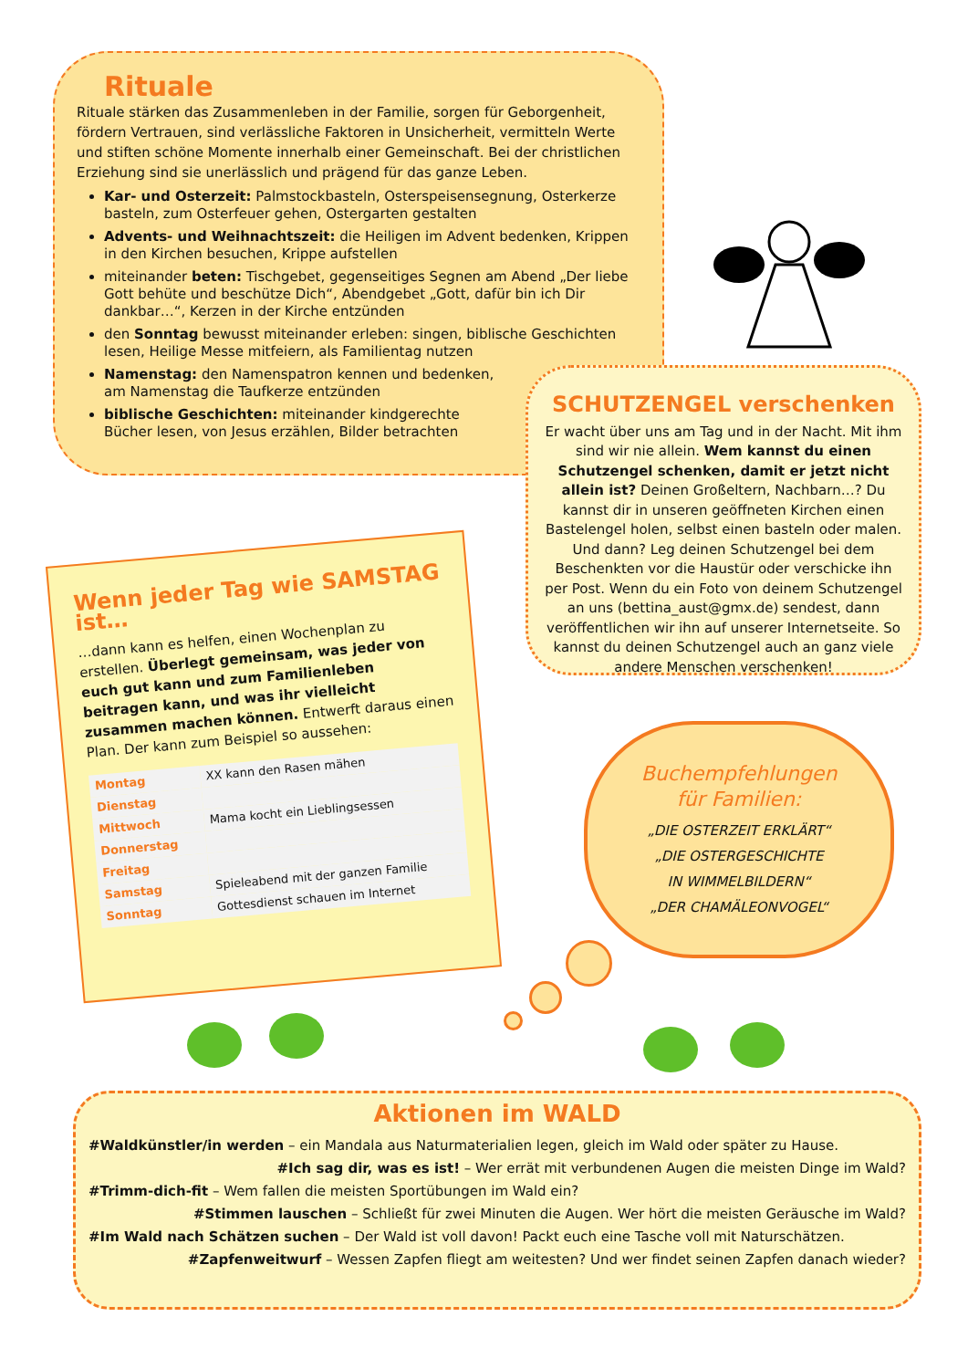Rituale
Rituale stärken das Zusammenleben in der Familie, sorgen für Geborgenheit, fördern Vertrauen, sind verlässliche Faktoren in Unsicherheit, vermitteln Werte und stiften schöne Momente innerhalb einer Gemeinschaft. Bei der christlichen Erziehung sind sie unerlässlich und prägend für das ganze Leben.
Kar- und Osterzeit: Palmstockbasteln, Osterspeisensegnung, Osterkerze basteln, zum Osterfeuer gehen, Ostergarten gestalten
Advents- und Weihnachtszeit: die Heiligen im Advent bedenken, Krippen in den Kirchen besuchen, Krippe aufstellen
miteinander beten: Tischgebet, gegenseitiges Segnen am Abend „Der liebe Gott behüte und beschütze Dich“, Abendgebet „Gott, dafür bin ich Dir dankbar…“, Kerzen in der Kirche entzünden
den Sonntag bewusst miteinander erleben: singen, biblische Geschichten lesen, Heilige Messe mitfeiern, als Familientag nutzen
Namenstag: den Namenspatron kennen und bedenken,
am Namenstag die Taufkerze entzünden
biblische Geschichten: miteinander kindgerechte
Bücher lesen, von Jesus erzählen, Bilder betrachten
SCHUTZENGEL verschenken
Er wacht über uns am Tag und in der Nacht. Mit ihm sind wir nie allein. Wem kannst du einen Schutzengel schenken, damit er jetzt nicht allein ist? Deinen Großeltern, Nachbarn…? Du kannst dir in unseren geöffneten Kirchen einen Bastelengel holen, selbst einen basteln oder malen. Und dann? Leg deinen Schutzengel bei dem Beschenkten vor die Haustür oder verschicke ihn per Post. Wenn du ein Foto von deinem Schutzengel an uns (bettina_aust@gmx.de) sendest, dann veröffentlichen wir ihn auf unserer Internetseite. So kannst du deinen Schutzengel auch an ganz viele andere Menschen verschenken!
Wenn jeder Tag wie SAMSTAG ist…
…dann kann es helfen, einen Wochenplan zu erstellen. Überlegt gemeinsam, was jeder von euch gut kann und zum Familienleben beitragen kann, und was ihr vielleicht zusammen machen können. Entwerft daraus einen Plan. Der kann zum Beispiel so aussehen:
| Montag | XX kann den Rasen mähen |
| Dienstag | |
| Mittwoch | Mama kocht ein Lieblingsessen |
| Donnerstag | |
| Freitag | |
| Samstag | Spieleabend mit der ganzen Familie |
| Sonntag | Gottesdienst schauen im Internet |
Buchempfehlungen
für Familien:
„DIE OSTERZEIT ERKLÄRT“
„DIE OSTERGESCHICHTE
IN WIMMELBILDERN“
„DER CHAMÄLEONVOGEL“
Aktionen im WALD
#Waldkünstler/in werden – ein Mandala aus Naturmaterialien legen, gleich im Wald oder später zu Hause.
#Ich sag dir, was es ist! – Wer errät mit verbundenen Augen die meisten Dinge im Wald?
#Trimm-dich-fit – Wem fallen die meisten Sportübungen im Wald ein?
#Stimmen lauschen – Schließt für zwei Minuten die Augen. Wer hört die meisten Geräusche im Wald?
#Im Wald nach Schätzen suchen – Der Wald ist voll davon! Packt euch eine Tasche voll mit Naturschätzen.
#Zapfenweitwurf – Wessen Zapfen fliegt am weitesten? Und wer findet seinen Zapfen danach wieder?